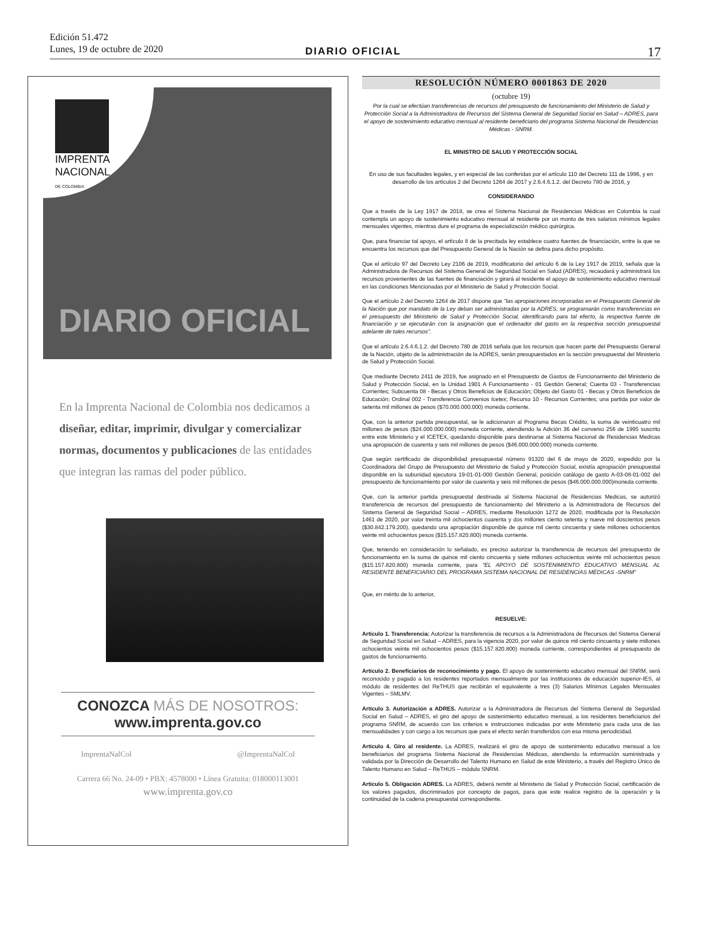Edición 51.472
Lunes, 19 de octubre de 2020
DIARIO OFICIAL 17
IMPRENTA
NACIONAL
DE COLOMBIA
DIARIO OFICIAL
En la Imprenta Nacional de Colombia nos dedicamos a diseñar, editar, imprimir, divulgar y comercializar normas, documentos y publicaciones de las entidades que integran las ramas del poder público.
CONOZCA MÁS DE NOSOTROS: www.imprenta.gov.co
ImprentaNalCol @ImprentaNalCol
Carrera 66 No. 24-09 • PBX: 4578000 • Línea Gratuita: 018000113001
www.imprenta.gov.co
RESOLUCIÓN NÚMERO 0001863 DE 2020
(octubre 19)
Por la cual se efectúan transferencias de recursos del presupuesto de funcionamiento del Ministerio de Salud y Protección Social a la Administradora de Recursos del Sistema General de Seguridad Social en Salud – ADRES, para el apoyo de sostenimiento educativo mensual al residente beneficiario del programa Sistema Nacional de Residencias Médicas - SNRM.
EL MINISTRO DE SALUD Y PROTECCIÓN SOCIAL
En uso de sus facultades legales, y en especial de las conferidas por el artículo 110 del Decreto 111 de 1996, y en desarrollo de los artículos 2 del Decreto 1264 de 2017 y 2.6.4.6.1.2. del Decreto 780 de 2016, y
CONSIDERANDO
Que a través de la Ley 1917 de 2018, se crea el Sistema Nacional de Residencias Médicas en Colombia la cual contempla un apoyo de sostenimiento educativo mensual al residente por un monto de tres salarios mínimos legales mensuales vigentes, mientras dure el programa de especialización médico quirúrgica.
Que, para financiar tal apoyo, el artículo 8 de la precitada ley establece cuatro fuentes de financiación, entre la que se encuentra los recursos que del Presupuesto General de la Nación se defina para dicho propósito.
Que el artículo 97 del Decreto Ley 2106 de 2019, modificatorio del artículo 6 de la Ley 1917 de 2019, señala que la Administradora de Recursos del Sistema General de Seguridad Social en Salud (ADRES), recaudará y administrará los recursos provenientes de las fuentes de financiación y girará al residente el apoyo de sostenimiento educativo mensual en las condiciones Mencionadas por el Ministerio de Salud y Protección Social.
Que el artículo 2 del Decreto 1264 de 2017 dispone que "las apropiaciones incorporadas en el Presupuesto General de la Nación que por mandato de la Ley deban ser administradas por la ADRES, se programarán como transferencias en el presupuesto del Ministerio de Salud y Protección Social, identificando para tal efecto, la respectiva fuente de financiación y se ejecutarán con la asignación que el ordenador del gasto en la respectiva sección presupuestal adelante de tales recursos".
Que el artículo 2.6.4.6.1.2. del Decreto 780 de 2016 señala que los recursos que hacen parte del Presupuesto General de la Nación, objeto de la administración de la ADRES, serán presupuestados en la sección presupuestal del Ministerio de Salud y Protección Social.
Que mediante Decreto 2411 de 2019, fue asignado en el Presupuesto de Gastos de Funcionamiento del Ministerio de Salud y Protección Social, en la Unidad 1901 A Funcionamiento - 01 Gestión General; Cuenta 03 - Transferencias Corrientes; Subcuenta 08 - Becas y Otros Beneficios de Educación; Objeto del Gasto 01 - Becas y Otros Beneficios de Educación; Ordinal 002 - Transferencia Convenios Icetex; Recurso 10 - Recursos Corrientes; una partida por valor de setenta mil millones de pesos ($70.000.000.000) moneda corriente.
Que, con la anterior partida presupuestal, se le adicionaron al Programa Becas Crédito, la suma de veinticuatro mil millones de pesos ($24.000.000.000) moneda corriente, atendiendo la Adición 36 del convenio 256 de 1995 suscrito entre este Ministerio y el ICETEX, quedando disponible para destinarse al Sistema Nacional de Residencias Medicas una apropiación de cuarenta y seis mil millones de pesos ($46.000.000.000) moneda corriente.
Que según certificado de disponibilidad presupuestal número 91320 del 6 de mayo de 2020, expedido por la Coordinadora del Grupo de Presupuesto del Ministerio de Salud y Protección Social, existía apropiación presupuestal disponible en la subunidad ejecutora 19-01-01-000 Gestión General, posición catálogo de gasto A-03-08-01-002 del presupuesto de funcionamiento por valor de cuarenta y seis mil millones de pesos ($46.000.000.000)moneda corriente.
Que, con la anterior partida presupuestal destinada al Sistema Nacional de Residencias Medicas, se autorizó transferencia de recursos del presupuesto de funcionamiento del Ministerio a la Administradora de Recursos del Sistema General de Seguridad Social – ADRES, mediante Resolución 1272 de 2020, modificada por la Resolución 1461 de 2020, por valor treinta mil ochocientos cuarenta y dos millones ciento setenta y nueve mil doscientos pesos ($30.842.179.200), quedando una apropiación disponible de quince mil ciento cincuenta y siete millones ochocientos veinte mil ochocientos pesos ($15.157.820.800) moneda corriente.
Que, teniendo en consideración lo señalado, es preciso autorizar la transferencia de recursos del presupuesto de funcionamiento en la suma de quince mil ciento cincuenta y siete millones ochocientos veinte mil ochocientos pesos ($15.157.820.800) moneda corriente, para "EL APOYO DE SOSTENIMIENTO EDUCATIVO MENSUAL AL RESIDENTE BENEFICIARIO DEL PROGRAMA SISTEMA NACIONAL DE RESIDENCIAS MÉDICAS -SNRM"
Que, en mérito de lo anterior,
RESUELVE:
Artículo 1. Transferencia: Autorizar la transferencia de recursos a la Administradora de Recursos del Sistema General de Seguridad Social en Salud – ADRES, para la vigencia 2020, por valor de quince mil ciento cincuenta y siete millones ochocientos veinte mil ochocientos pesos ($15.157.820.800) moneda corriente, correspondientes al presupuesto de gastos de funcionamiento.
Artículo 2. Beneficiarios de reconocimiento y pago. El apoyo de sostenimiento educativo mensual del SNRM, será reconocido y pagado a los residentes reportados mensualmente por las instituciones de educación superior-IES, al módulo de residentes del ReTHUS que recibirán el equivalente a tres (3) Salarios Mínimos Legales Mensuales Vigentes – SMLMV.
Artículo 3. Autorización a ADRES. Autorizar a la Administradora de Recursos del Sistema General de Seguridad Social en Salud – ADRES, el giro del apoyo de sostenimiento educativo mensual, a los residentes beneficiarios del programa SNRM, de acuerdo con los criterios e instrucciones indicadas por este Ministerio para cada una de las mensualidades y con cargo a los recursos que para el efecto serán transferidos con esa misma periodicidad.
Artículo 4. Giro al residente. La ADRES, realizará el giro de apoyo de sostenimiento educativo mensual a los beneficiarios del programa Sistema Nacional de Residencias Médicas, atendiendo la información suministrada y validada por la Dirección de Desarrollo del Talento Humano en Salud de este Ministerio, a través del Registro Único de Talento Humano en Salud – ReTHUS – módulo SNRM.
Artículo 5. Obligación ADRES. La ADRES, deberá remitir al Ministerio de Salud y Protección Social, certificación de los valores pagados, discriminados por concepto de pagos, para que este realice registro de la operación y la continuidad de la cadena presupuestal correspondiente.